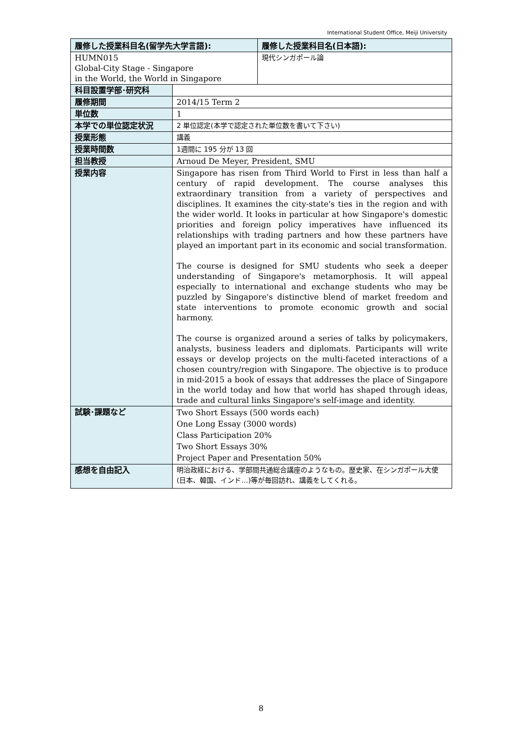International Student Office, Meiji University
| 履修した授業科目名(留学先大学言語): | | 履修した授業科目名(日本語): |
| --- | --- | --- |
| HUMN015 Global-City Stage - Singapore in the World, the World in Singapore | | 現代シンガポール論 |
| 科目設置学部･研究科 | | |
| 履修期間 | 2014/15 Term 2 | |
| 単位数 | 1 | |
| 本学での単位認定状況 | 2 単位認定(本学で認定された単位数を書いて下さい) | |
| 授業形態 | 講義 | |
| 授業時間数 | 1週間に 195 分が 13 回 | |
| 担当教授 | Arnoud De Meyer, President, SMU | |
| 授業内容 | Singapore has risen from Third World to First in less than half a century of rapid development. The course analyses this extraordinary transition from a variety of perspectives and disciplines. It examines the city-state's ties in the region and with the wider world. It looks in particular at how Singapore's domestic priorities and foreign policy imperatives have influenced its relationships with trading partners and how these partners have played an important part in its economic and social transformation. The course is designed for SMU students who seek a deeper understanding of Singapore's metamorphosis. It will appeal especially to international and exchange students who may be puzzled by Singapore's distinctive blend of market freedom and state interventions to promote economic growth and social harmony. The course is organized around a series of talks by policymakers, analysts, business leaders and diplomats. Participants will write essays or develop projects on the multi-faceted interactions of a chosen country/region with Singapore. The objective is to produce in mid-2015 a book of essays that addresses the place of Singapore in the world today and how that world has shaped through ideas, trade and cultural links Singapore's self-image and identity. | |
| 試験･課題など | Two Short Essays (500 words each) One Long Essay (3000 words) Class Participation 20% Two Short Essays 30% Project Paper and Presentation 50% | |
| 感想を自由記入 | 明治政経における、学部間共通総合講座のようなもの。歴史家、在シンガポール大使(日本、韓国、インド…)等が毎回訪れ、講義をしてくれる。 | |
8